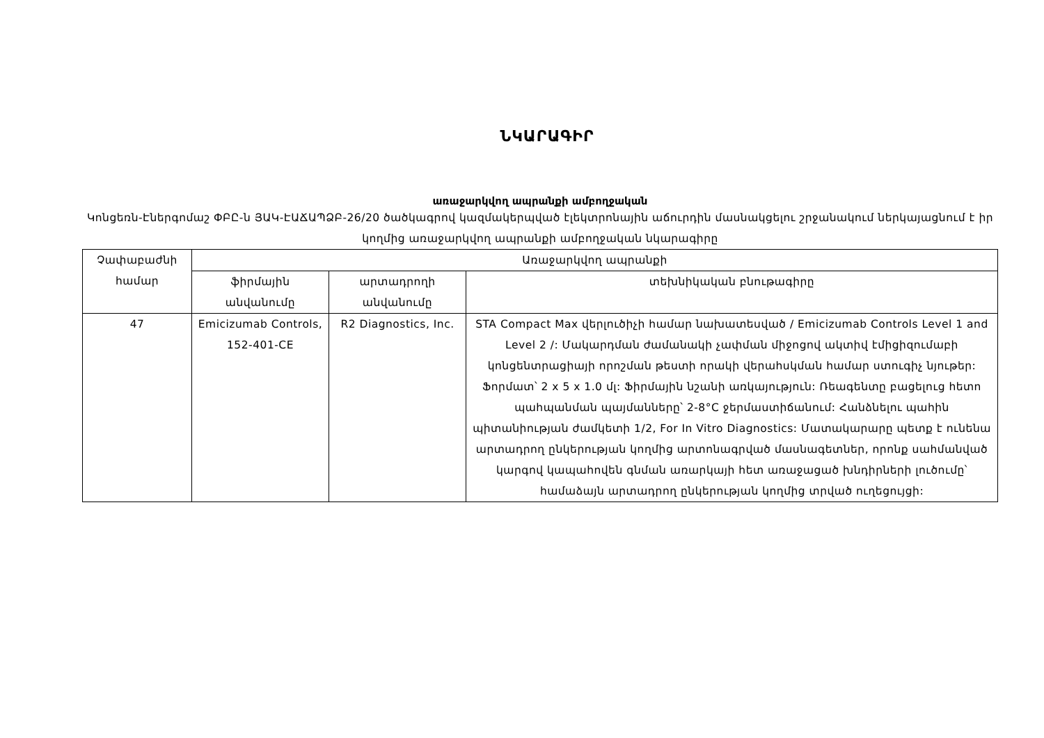ՆԿԱՐԱԳԻՐ
առաջարկվող ապրանքի ամբողջական
Կոնցեռն-Էներգոմաշ ՓԲԸ-ն ՅԱԿ-ԷԱՃԱՊՁԲ-26/20 ծածկագրով կազմակերպված էլեկտրոնային աճուրդին մասնակցելու շրջանակում ներկայացնում է իր կողմից առաջարկվող ապրանքի ամբողջական նկարագիրը
| Չափաբաժնի համար | Առաջարկվող ապրանքի | | |
| --- | --- | --- | --- |
| | ֆիրմային անվանումը | արտադրողի անվանումը | տեխնիկական բնութագիրը |
| 47 | Emicizumab Controls, 152-401-CE | R2 Diagnostics, Inc. | STA Compact Max վերլուծիչի համար նախատեսված / Emicizumab Controls Level 1 and Level 2 /: Մակարդման ժամանակի չափման միջոցով ակտիվ էմիցիզումաբի կոնցենտրացիայի որոշման թեստի որակի վերահսկման համար ստուգիչ նյութեր: Ֆորմատ՝ 2 x 5 x 1.0 մլ: Ֆիրմային նշանի առկայություն: Ռեագենտը բացելուց հետո պահպանման պայմանները՝ 2-8°C ջերմաստիճանում: Հանձնելու պահին պիտանիության ժամկետի 1/2, For In Vitro Diagnostics: Մատակարարը պետք է ունենա արտադրող ընկերության կողմից արտոնագրված մասնագետներ, որոնք սահմանված կարգով կապահովեն գնման առարկայի հետ առաջացած խնդիրների լուծումը՝ համաձայն արտադրող ընկերության կողմից տրված ուղեցույցի: |